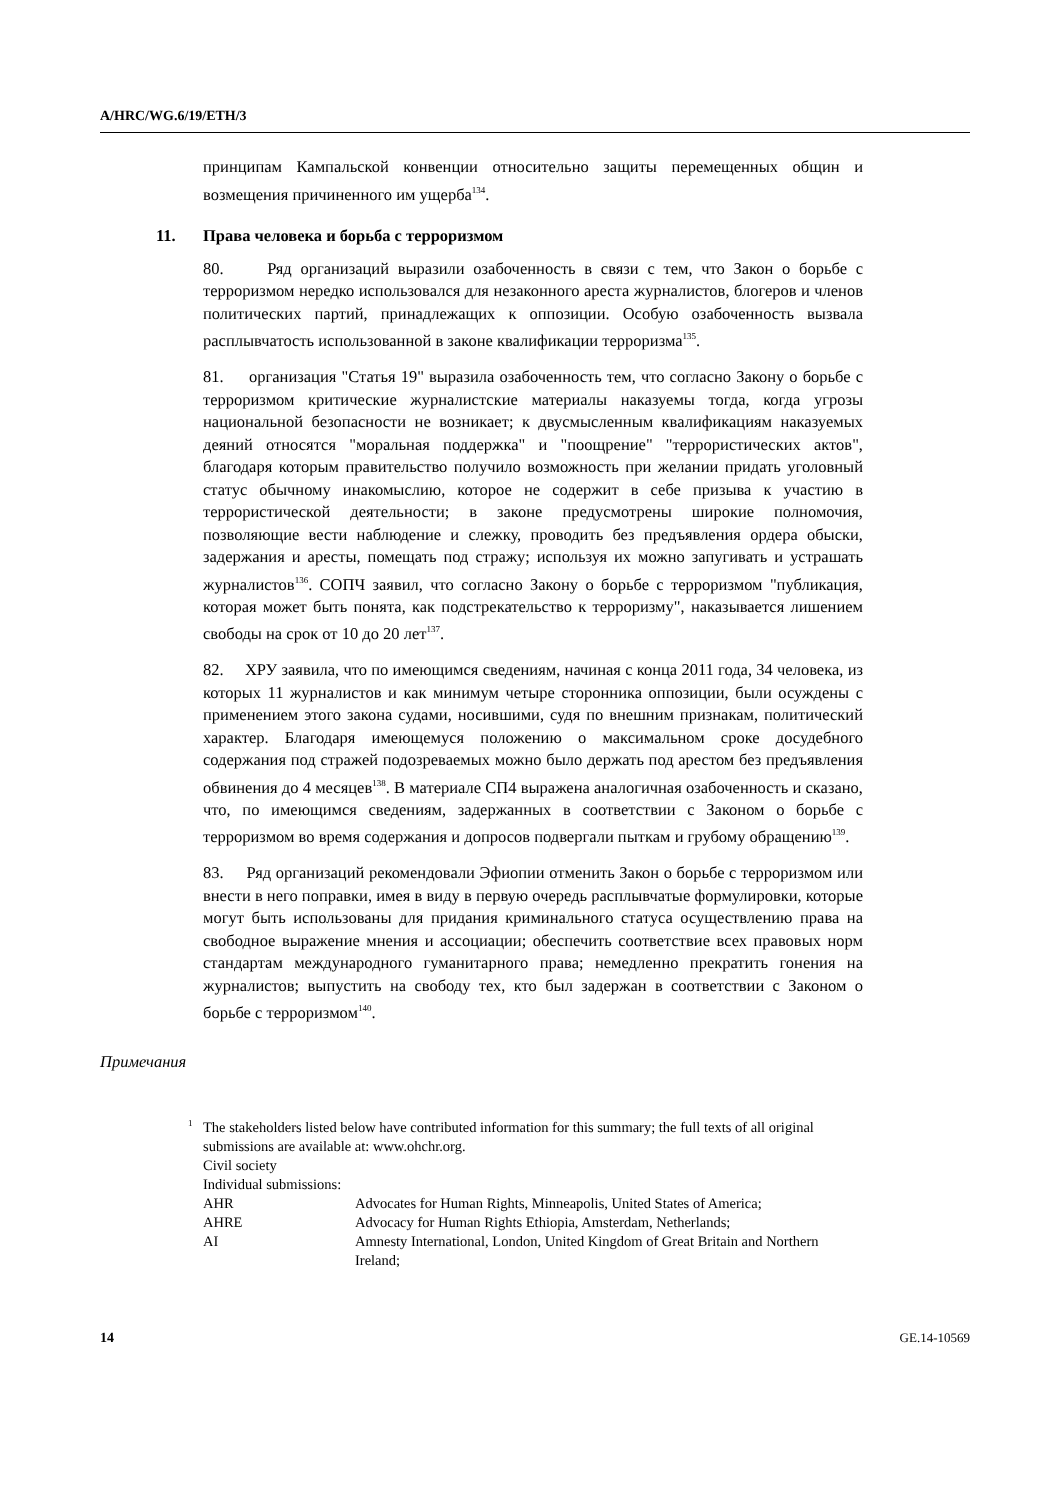A/HRC/WG.6/19/ETH/3
принципам Кампальской конвенции относительно защиты перемещенных общин и возмещения причиненного им ущерба<sup>134</sup>.
11. Права человека и борьба с терроризмом
80. Ряд организаций выразили озабоченность в связи с тем, что Закон о борьбе с терроризмом нередко использовался для незаконного ареста журналистов, блогеров и членов политических партий, принадлежащих к оппозиции. Особую озабоченность вызвала расплывчатость использованной в законе квалификации терроризма<sup>135</sup>.
81. организация "Статья 19" выразила озабоченность тем, что согласно Закону о борьбе с терроризмом критические журналистские материалы наказуемы тогда, когда угрозы национальной безопасности не возникает; к двусмысленным квалификациям наказуемых деяний относятся "моральная поддержка" и "поощрение" "террористических актов", благодаря которым правительство получило возможность при желании придать уголовный статус обычному инакомыслию, которое не содержит в себе призыва к участию в террористической деятельности; в законе предусмотрены широкие полномочия, позволяющие вести наблюдение и слежку, проводить без предъявления ордера обыски, задержания и аресты, помещать под стражу; используя их можно запугивать и устрашать журналистов<sup>136</sup>. СОПЧ заявил, что согласно Закону о борьбе с терроризмом "публикация, которая может быть понята, как подстрекательство к терроризму", наказывается лишением свободы на срок от 10 до 20 лет<sup>137</sup>.
82. ХРУ заявила, что по имеющимся сведениям, начиная с конца 2011 года, 34 человека, из которых 11 журналистов и как минимум четыре сторонника оппозиции, были осуждены с применением этого закона судами, носившими, судя по внешним признакам, политический характер. Благодаря имеющемуся положению о максимальном сроке досудебного содержания под стражей подозреваемых можно было держать под арестом без предъявления обвинения до 4 месяцев<sup>138</sup>. В материале СП4 выражена аналогичная озабоченность и сказано, что, по имеющимся сведениям, задержанных в соответствии с Законом о борьбе с терроризмом во время содержания и допросов подвергали пыткам и грубому обращению<sup>139</sup>.
83. Ряд организаций рекомендовали Эфиопии отменить Закон о борьбе с терроризмом или внести в него поправки, имея в виду в первую очередь расплывчатые формулировки, которые могут быть использованы для придания криминального статуса осуществлению права на свободное выражение мнения и ассоциации; обеспечить соответствие всех правовых норм стандартам международного гуманитарного права; немедленно прекратить гонения на журналистов; выпустить на свободу тех, кто был задержан в соответствии с Законом о борьбе с терроризмом<sup>140</sup>.
Примечания
<sup>1</sup> The stakeholders listed below have contributed information for this summary; the full texts of all original submissions are available at: www.ohchr.org.
Civil society
Individual submissions:
| AHR | Advocates for Human Rights, Minneapolis, United States of America; |
| AHRE | Advocacy for Human Rights Ethiopia, Amsterdam, Netherlands; |
| AI | Amnesty International, London, United Kingdom of Great Britain and Northern Ireland; |
14 GE.14-10569